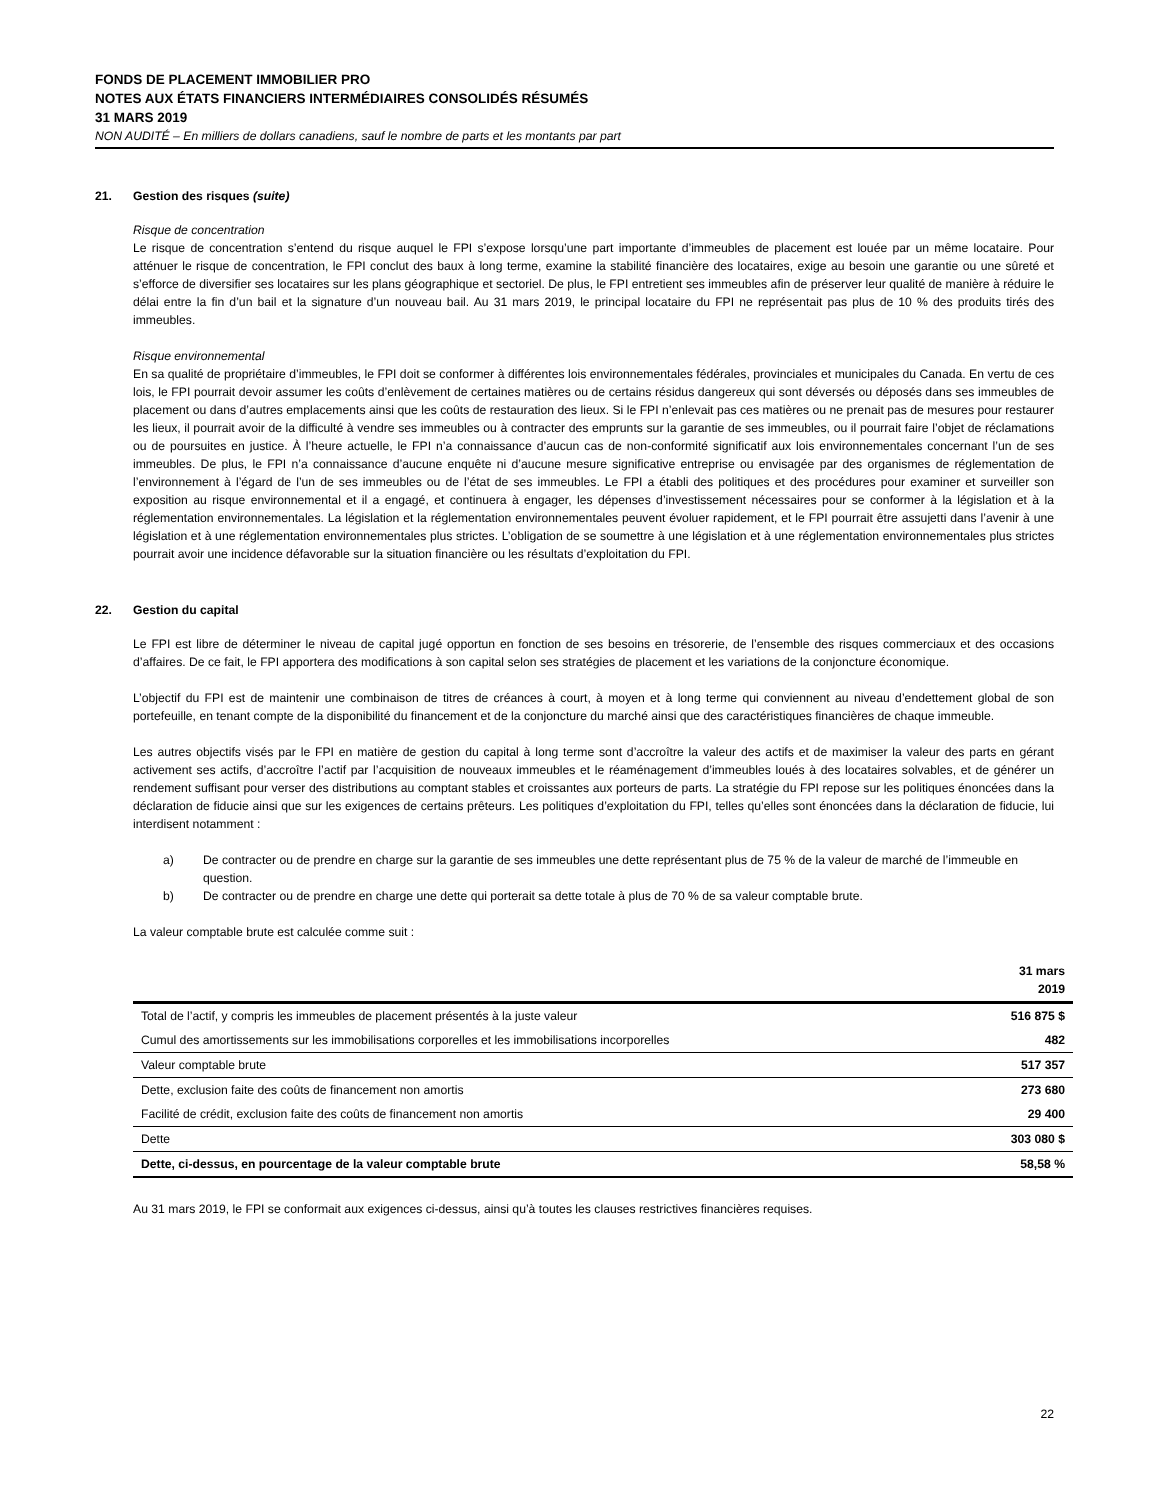FONDS DE PLACEMENT IMMOBILIER PRO
NOTES AUX ÉTATS FINANCIERS INTERMÉDIAIRES CONSOLIDÉS RÉSUMÉS
31 MARS 2019
NON AUDITÉ – En milliers de dollars canadiens, sauf le nombre de parts et les montants par part
21. Gestion des risques (suite)
Risque de concentration
Le risque de concentration s’entend du risque auquel le FPI s’expose lorsqu’une part importante d’immeubles de placement est louée par un même locataire. Pour atténuer le risque de concentration, le FPI conclut des baux à long terme, examine la stabilité financière des locataires, exige au besoin une garantie ou une sûreté et s’efforce de diversifier ses locataires sur les plans géographique et sectoriel. De plus, le FPI entretient ses immeubles afin de préserver leur qualité de manière à réduire le délai entre la fin d’un bail et la signature d’un nouveau bail. Au 31 mars 2019, le principal locataire du FPI ne représentait pas plus de 10 % des produits tirés des immeubles.
Risque environnemental
En sa qualité de propriétaire d’immeubles, le FPI doit se conformer à différentes lois environnementales fédérales, provinciales et municipales du Canada. En vertu de ces lois, le FPI pourrait devoir assumer les coûts d’enlèvement de certaines matières ou de certains résidus dangereux qui sont déversés ou déposés dans ses immeubles de placement ou dans d’autres emplacements ainsi que les coûts de restauration des lieux. Si le FPI n’enlevait pas ces matières ou ne prenait pas de mesures pour restaurer les lieux, il pourrait avoir de la difficulté à vendre ses immeubles ou à contracter des emprunts sur la garantie de ses immeubles, ou il pourrait faire l’objet de réclamations ou de poursuites en justice. À l’heure actuelle, le FPI n’a connaissance d’aucun cas de non-conformité significatif aux lois environnementales concernant l’un de ses immeubles. De plus, le FPI n’a connaissance d’aucune enquête ni d’aucune mesure significative entreprise ou envisagée par des organismes de réglementation de l’environnement à l’égard de l’un de ses immeubles ou de l’état de ses immeubles. Le FPI a établi des politiques et des procédures pour examiner et surveiller son exposition au risque environnemental et il a engagé, et continuera à engager, les dépenses d’investissement nécessaires pour se conformer à la législation et à la réglementation environnementales. La législation et la réglementation environnementales peuvent évoluer rapidement, et le FPI pourrait être assujetti dans l’avenir à une législation et à une réglementation environnementales plus strictes. L’obligation de se soumettre à une législation et à une réglementation environnementales plus strictes pourrait avoir une incidence défavorable sur la situation financière ou les résultats d’exploitation du FPI.
22. Gestion du capital
Le FPI est libre de déterminer le niveau de capital jugé opportun en fonction de ses besoins en trésorerie, de l’ensemble des risques commerciaux et des occasions d’affaires. De ce fait, le FPI apportera des modifications à son capital selon ses stratégies de placement et les variations de la conjoncture économique.
L’objectif du FPI est de maintenir une combinaison de titres de créances à court, à moyen et à long terme qui conviennent au niveau d’endettement global de son portefeuille, en tenant compte de la disponibilité du financement et de la conjoncture du marché ainsi que des caractéristiques financières de chaque immeuble.
Les autres objectifs visés par le FPI en matière de gestion du capital à long terme sont d’accroître la valeur des actifs et de maximiser la valeur des parts en gérant activement ses actifs, d’accroître l’actif par l’acquisition de nouveaux immeubles et le réaménagement d’immeubles loués à des locataires solvables, et de générer un rendement suffisant pour verser des distributions au comptant stables et croissantes aux porteurs de parts. La stratégie du FPI repose sur les politiques énoncées dans la déclaration de fiducie ainsi que sur les exigences de certains prêteurs. Les politiques d’exploitation du FPI, telles qu’elles sont énoncées dans la déclaration de fiducie, lui interdisent notamment :
a) De contracter ou de prendre en charge sur la garantie de ses immeubles une dette représentant plus de 75 % de la valeur de marché de l’immeuble en question.
b) De contracter ou de prendre en charge une dette qui porterait sa dette totale à plus de 70 % de sa valeur comptable brute.
La valeur comptable brute est calculée comme suit :
| | 31 mars 2019 |
| --- | --- |
| Total de l’actif, y compris les immeubles de placement présentés à la juste valeur | 516 875 $ |
| Cumul des amortissements sur les immobilisations corporelles et les immobilisations incorporelles | 482 |
| Valeur comptable brute | 517 357 |
| Dette, exclusion faite des coûts de financement non amortis | 273 680 |
| Facilité de crédit, exclusion faite des coûts de financement non amortis | 29 400 |
| Dette | 303 080 $ |
| Dette, ci-dessus, en pourcentage de la valeur comptable brute | 58,58 % |
Au 31 mars 2019, le FPI se conformait aux exigences ci-dessus, ainsi qu’à toutes les clauses restrictives financières requises.
22